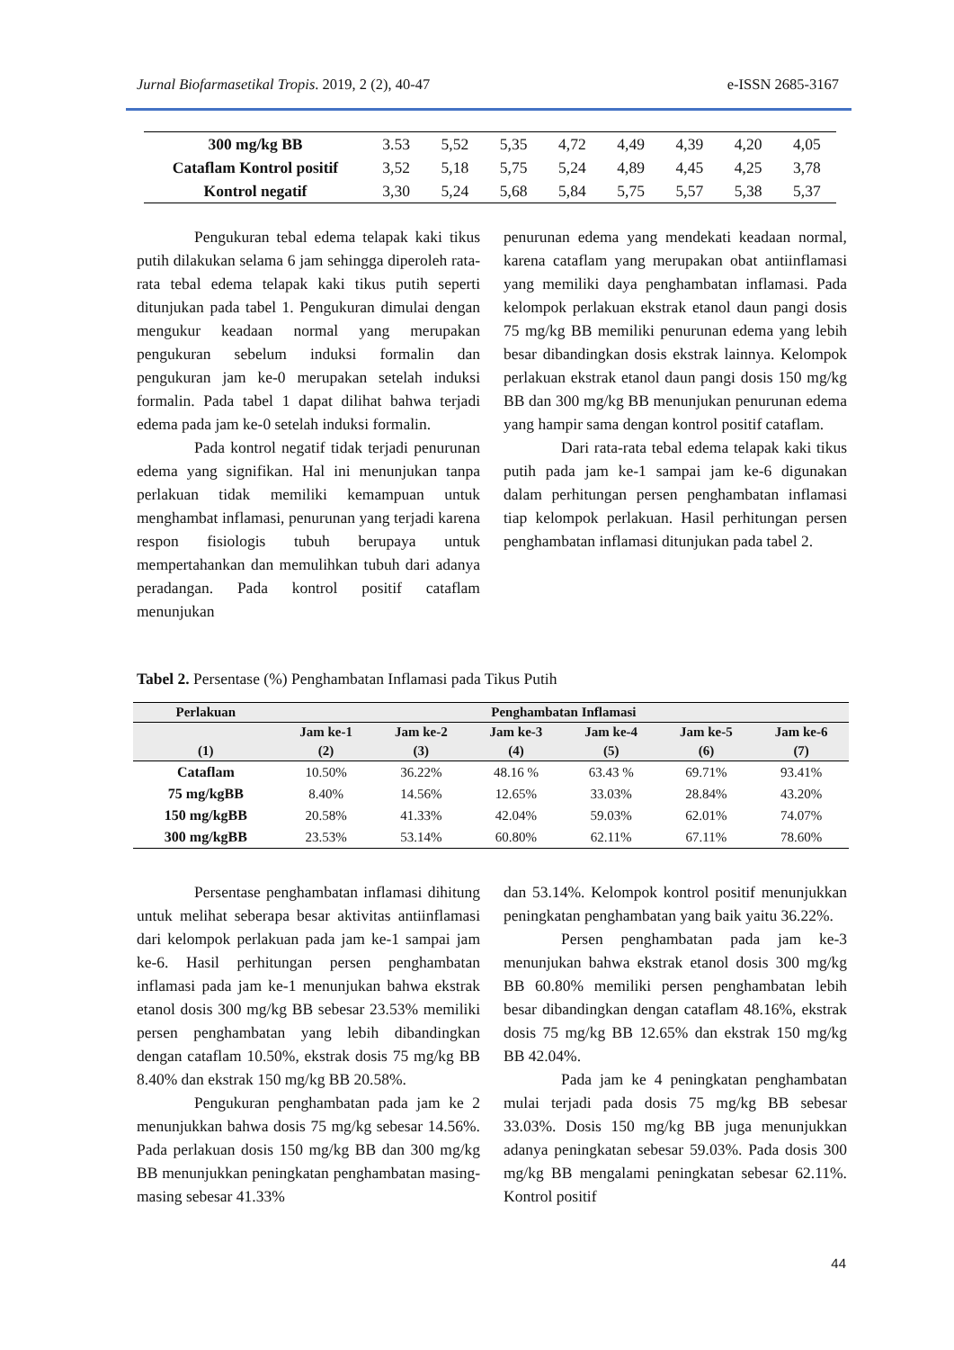Jurnal Biofarmasetikal Tropis. 2019, 2 (2), 40-47 e-ISSN 2685-3167
| 300 mg/kg BB | 3.53 | 5,52 | 5,35 | 4,72 | 4,49 | 4,39 | 4,20 | 4,05 |
| Cataflam Kontrol positif | 3,52 | 5,18 | 5,75 | 5,24 | 4,89 | 4,45 | 4,25 | 3,78 |
| Kontrol negatif | 3,30 | 5,24 | 5,68 | 5,84 | 5,75 | 5,57 | 5,38 | 5,37 |
Pengukuran tebal edema telapak kaki tikus putih dilakukan selama 6 jam sehingga diperoleh rata-rata tebal edema telapak kaki tikus putih seperti ditunjukan pada tabel 1. Pengukuran dimulai dengan mengukur keadaan normal yang merupakan pengukuran sebelum induksi formalin dan pengukuran jam ke-0 merupakan setelah induksi formalin. Pada tabel 1 dapat dilihat bahwa terjadi edema pada jam ke-0 setelah induksi formalin.
Pada kontrol negatif tidak terjadi penurunan edema yang signifikan. Hal ini menunjukan tanpa perlakuan tidak memiliki kemampuan untuk menghambat inflamasi, penurunan yang terjadi karena respon fisiologis tubuh berupaya untuk mempertahankan dan memulihkan tubuh dari adanya peradangan. Pada kontrol positif cataflam menunjukan
penurunan edema yang mendekati keadaan normal, karena cataflam yang merupakan obat antiinflamasi yang memiliki daya penghambatan inflamasi. Pada kelompok perlakuan ekstrak etanol daun pangi dosis 75 mg/kg BB memiliki penurunan edema yang lebih besar dibandingkan dosis ekstrak lainnya. Kelompok perlakuan ekstrak etanol daun pangi dosis 150 mg/kg BB dan 300 mg/kg BB menunjukan penurunan edema yang hampir sama dengan kontrol positif cataflam.
Dari rata-rata tebal edema telapak kaki tikus putih pada jam ke-1 sampai jam ke-6 digunakan dalam perhitungan persen penghambatan inflamasi tiap kelompok perlakuan. Hasil perhitungan persen penghambatan inflamasi ditunjukan pada tabel 2.
Tabel 2. Persentase (%) Penghambatan Inflamasi pada Tikus Putih
| Perlakuan | Penghambatan Inflamasi | | | | | |
| --- | --- | --- | --- | --- | --- | --- |
| | Jam ke-1 | Jam ke-2 | Jam ke-3 | Jam ke-4 | Jam ke-5 | Jam ke-6 |
| (1) | (2) | (3) | (4) | (5) | (6) | (7) |
| Cataflam | 10.50% | 36.22% | 48.16 % | 63.43 % | 69.71% | 93.41% |
| 75 mg/kgBB | 8.40% | 14.56% | 12.65% | 33.03% | 28.84% | 43.20% |
| 150 mg/kgBB | 20.58% | 41.33% | 42.04% | 59.03% | 62.01% | 74.07% |
| 300 mg/kgBB | 23.53% | 53.14% | 60.80% | 62.11% | 67.11% | 78.60% |
Persentase penghambatan inflamasi dihitung untuk melihat seberapa besar aktivitas antiinflamasi dari kelompok perlakuan pada jam ke-1 sampai jam ke-6. Hasil perhitungan persen penghambatan inflamasi pada jam ke-1 menunjukan bahwa ekstrak etanol dosis 300 mg/kg BB sebesar 23.53% memiliki persen penghambatan yang lebih dibandingkan dengan cataflam 10.50%, ekstrak dosis 75 mg/kg BB 8.40% dan ekstrak 150 mg/kg BB 20.58%.
Pengukuran penghambatan pada jam ke 2 menunjukkan bahwa dosis 75 mg/kg sebesar 14.56%. Pada perlakuan dosis 150 mg/kg BB dan 300 mg/kg BB menunjukkan peningkatan penghambatan masing-masing sebesar 41.33%
dan 53.14%. Kelompok kontrol positif menunjukkan peningkatan penghambatan yang baik yaitu 36.22%.
Persen penghambatan pada jam ke-3 menunjukan bahwa ekstrak etanol dosis 300 mg/kg BB 60.80% memiliki persen penghambatan lebih besar dibandingkan dengan cataflam 48.16%, ekstrak dosis 75 mg/kg BB 12.65% dan ekstrak 150 mg/kg BB 42.04%.
Pada jam ke 4 peningkatan penghambatan mulai terjadi pada dosis 75 mg/kg BB sebesar 33.03%. Dosis 150 mg/kg BB juga menunjukkan adanya peningkatan sebesar 59.03%. Pada dosis 300 mg/kg BB mengalami peningkatan sebesar 62.11%. Kontrol positif
44